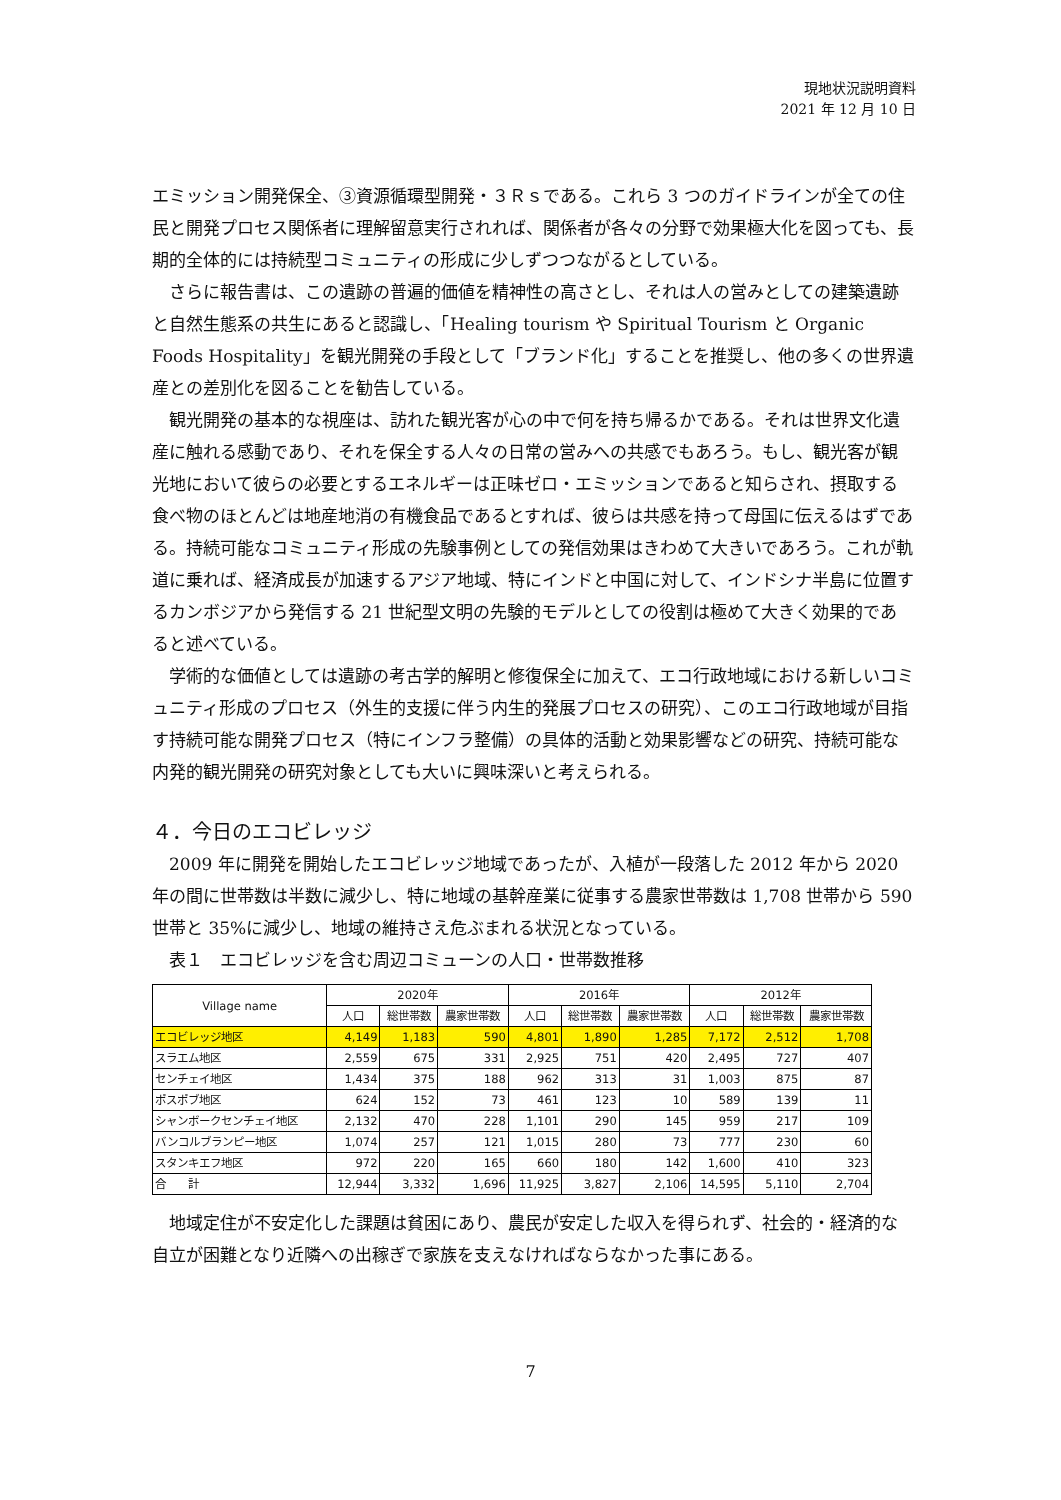現地状況説明資料
2021 年 12 月 10 日
エミッション開発保全、③資源循環型開発・３Ｒｓである。これら 3 つのガイドラインが全ての住民と開発プロセス関係者に理解留意実行されれば、関係者が各々の分野で効果極大化を図っても、長期的全体的には持続型コミュニティの形成に少しずつつながるとしている。
さらに報告書は、この遺跡の普遍的価値を精神性の高さとし、それは人の営みとしての建築遺跡と自然生態系の共生にあると認識し、「Healing tourism や Spiritual Tourism と Organic Foods Hospitality」を観光開発の手段として「ブランド化」することを推奨し、他の多くの世界遺産との差別化を図ることを勧告している。
観光開発の基本的な視座は、訪れた観光客が心の中で何を持ち帰るかである。それは世界文化遺産に触れる感動であり、それを保全する人々の日常の営みへの共感でもあろう。もし、観光客が観光地において彼らの必要とするエネルギーは正味ゼロ・エミッションであると知らされ、摂取する食べ物のほとんどは地産地消の有機食品であるとすれば、彼らは共感を持って母国に伝えるはずである。持続可能なコミュニティ形成の先験事例としての発信効果はきわめて大きいであろう。これが軌道に乗れば、経済成長が加速するアジア地域、特にインドと中国に対して、インドシナ半島に位置するカンボジアから発信する 21 世紀型文明の先験的モデルとしての役割は極めて大きく効果的であると述べている。
学術的な価値としては遺跡の考古学的解明と修復保全に加えて、エコ行政地域における新しいコミュニティ形成のプロセス（外生的支援に伴う内生的発展プロセスの研究）、このエコ行政地域が目指す持続可能な開発プロセス（特にインフラ整備）の具体的活動と効果影響などの研究、持続可能な内発的観光開発の研究対象としても大いに興味深いと考えられる。
４．今日のエコビレッジ
2009 年に開発を開始したエコビレッジ地域であったが、入植が一段落した 2012 年から 2020 年の間に世帯数は半数に減少し、特に地域の基幹産業に従事する農家世帯数は 1,708 世帯から 590 世帯と 35%に減少し、地域の維持さえ危ぶまれる状況となっている。
表１　エコビレッジを含む周辺コミューンの人口・世帯数推移
| Village name | 2020年 | | | 2016年 | | | 2012年 | | |
| --- | --- | --- | --- | --- | --- | --- | --- | --- | --- |
| | 人口 | 総世帯数 | 農家世帯数 | 人口 | 総世帯数 | 農家世帯数 | 人口 | 総世帯数 | 農家世帯数 |
| エコビレッジ地区 | 4,149 | 1,183 | 590 | 4,801 | 1,890 | 1,285 | 7,172 | 2,512 | 1,708 |
| スラエム地区 | 2,559 | 675 | 331 | 2,925 | 751 | 420 | 2,495 | 727 | 407 |
| センチェイ地区 | 1,434 | 375 | 188 | 962 | 313 | 31 | 1,003 | 875 | 87 |
| ポスポブ地区 | 624 | 152 | 73 | 461 | 123 | 10 | 589 | 139 | 11 |
| シャンボークセンチェイ地区 | 2,132 | 470 | 228 | 1,101 | 290 | 145 | 959 | 217 | 109 |
| バンコルブランピー地区 | 1,074 | 257 | 121 | 1,015 | 280 | 73 | 777 | 230 | 60 |
| スタンキエフ地区 | 972 | 220 | 165 | 660 | 180 | 142 | 1,600 | 410 | 323 |
| 合 計 | 12,944 | 3,332 | 1,696 | 11,925 | 3,827 | 2,106 | 14,595 | 5,110 | 2,704 |
地域定住が不安定化した課題は貧困にあり、農民が安定した収入を得られず、社会的・経済的な自立が困難となり近隣への出稼ぎで家族を支えなければならなかった事にある。
7